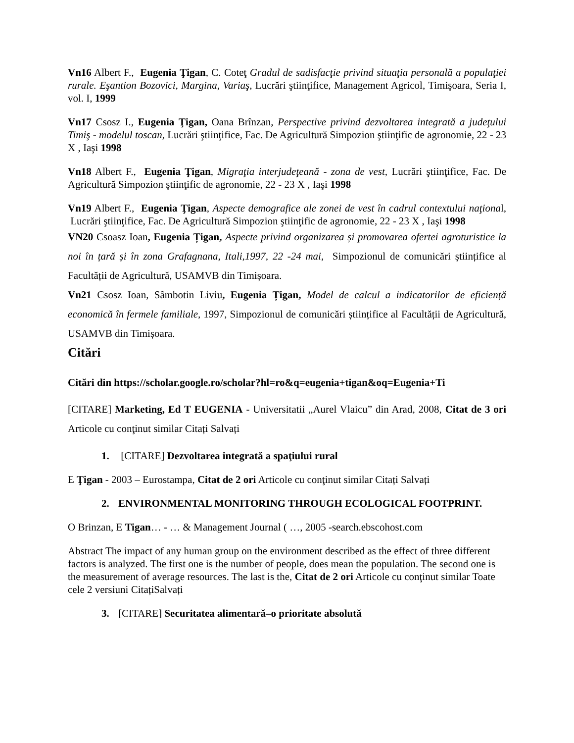Vn16 Albert F., Eugenia Ţigan, C. Coteţ Gradul de sadisfacţie privind situaţia personală a populaţiei rurale. Eşantion Bozovici, Margina, Variaş, Lucrări ştiinţifice, Management Agricol, Timişoara, Seria I, vol. I, 1999
Vn17 Csosz I., Eugenia Ţigan, Oana Brînzan, Perspective privind dezvoltarea integrată a judeţului Timiş - modelul toscan, Lucrări ştiinţifice, Fac. De Agricultură Simpozion ştiinţific de agronomie, 22 - 23 X , Iaşi 1998
Vn18 Albert F., Eugenia Ţigan, Migraţia interjudeţeană - zona de vest, Lucrări ştiinţifice, Fac. De Agricultură Simpozion ştiinţific de agronomie, 22 - 23 X , Iaşi 1998
Vn19 Albert F., Eugenia Ţigan, Aspecte demografice ale zonei de vest în cadrul contextului naţional, Lucrări ştiinţifice, Fac. De Agricultură Simpozion ştiinţific de agronomie, 22 - 23 X , Iaşi 1998
VN20 Csoasz Ioan, Eugenia Țigan, Aspecte privind organizarea și promovarea ofertei agroturistice la noi în țară și în zona Grafagnana, Itali,1997, 22 -24 mai, Simpozionul de comunicări științifice al Facultății de Agricultură, USAMVB din Timișoara.
Vn21 Csosz Ioan, Sâmbotin Liviu, Eugenia Țigan, Model de calcul a indicatorilor de eficiență economică în fermele familiale, 1997, Simpozionul de comunicări științifice al Facultății de Agricultură, USAMVB din Timișoara.
Citări
Citări din https://scholar.google.ro/scholar?hl=ro&q=eugenia+tigan&oq=Eugenia+Ti
[CITARE] Marketing, Ed T EUGENIA - Universitatii „Aurel Vlaicu” din Arad, 2008, Citat de 3 ori Articole cu conţinut similar Citați Salvați
1. [CITARE] Dezvoltarea integrată a spaţiului rural
E Ţigan - 2003 – Eurostampa, Citat de 2 ori Articole cu conţinut similar Citați Salvați
2. ENVIRONMENTAL MONITORING THROUGH ECOLOGICAL FOOTPRINT.
O Brinzan, E Tigan… - … & Management Journal ( …, 2005 -search.ebscohost.com
Abstract The impact of any human group on the environment described as the effect of three different factors is analyzed. The first one is the number of people, does mean the population. The second one is the measurement of average resources. The last is the, Citat de 2 ori Articole cu conţinut similar Toate cele 2 versiuni CitațiSalvați
3. [CITARE] Securitatea alimentară–o prioritate absolută